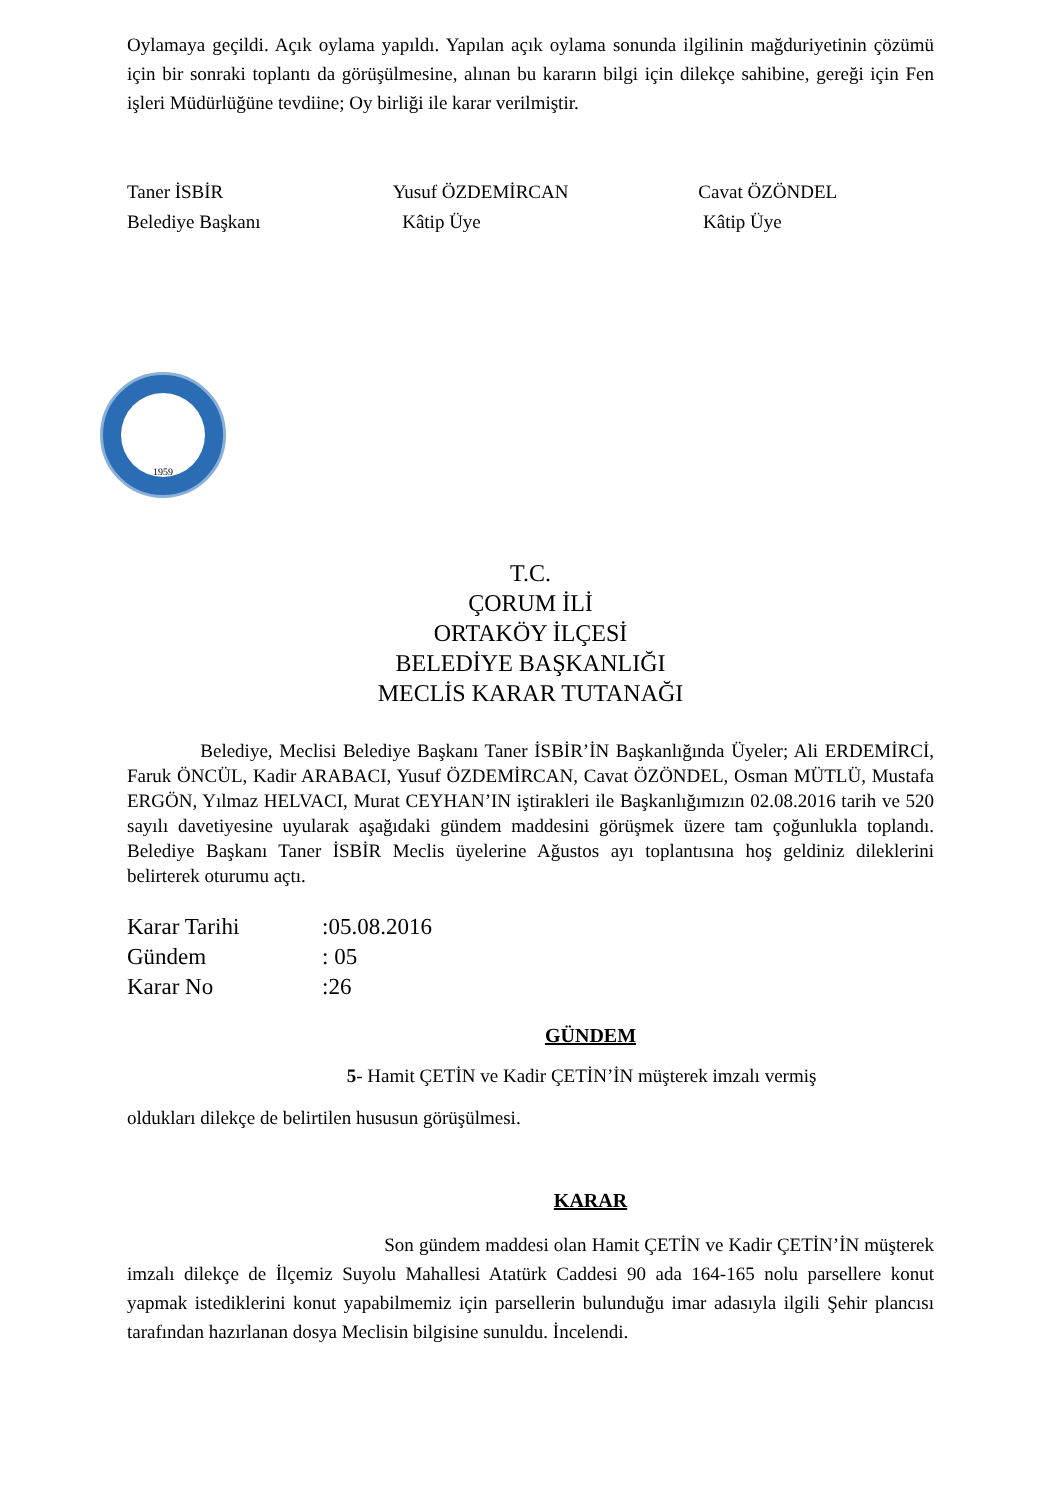Oylamaya geçildi. Açık oylama yapıldı. Yapılan açık oylama sonunda ilgilinin mağduriyetinin çözümü için bir sonraki toplantı da görüşülmesine, alınan bu kararın bilgi için dilekçe sahibine, gereği için Fen işleri Müdürlüğüne tevdiine; Oy birliği ile karar verilmiştir.
Taner İSBİR
Belediye Başkanı
Yusuf ÖZDEMİRCAN
Kâtip Üye
Cavat ÖZÖNDEL
Kâtip Üye
1959
T.C.
ÇORUM İLİ
ORTAKÖY İLÇESİ
BELEDİYE BAŞKANLIĞI
MECLİS KARAR TUTANAĞI
Belediye, Meclisi Belediye Başkanı Taner İSBİR’İN Başkanlığında Üyeler; Ali ERDEMİRCİ, Faruk ÖNCÜL, Kadir ARABACI, Yusuf ÖZDEMİRCAN, Cavat ÖZÖNDEL, Osman MÜTLÜ, Mustafa ERGÖN, Yılmaz HELVACI, Murat CEYHAN’IN iştirakleri ile Başkanlığımızın 02.08.2016 tarih ve 520 sayılı davetiyesine uyularak aşağıdaki gündem maddesini görüşmek üzere tam çoğunlukla toplandı. Belediye Başkanı Taner İSBİR Meclis üyelerine Ağustos ayı toplantısına hoş geldiniz dileklerini belirterek oturumu açtı.
Karar Tarihi:05.08.2016
Gündem: 05
Karar No:26
GÜNDEM
5- Hamit ÇETİN ve Kadir ÇETİN’İN müşterek imzalı vermiş
oldukları dilekçe de belirtilen hususun görüşülmesi.
KARAR
Son gündem maddesi olan Hamit ÇETİN ve Kadir ÇETİN’İN müşterek imzalı dilekçe de İlçemiz Suyolu Mahallesi Atatürk Caddesi 90 ada 164-165 nolu parsellere konut yapmak istediklerini konut yapabilmemiz için parsellerin bulunduğu imar adasıyla ilgili Şehir plancısı tarafından hazırlanan dosya Meclisin bilgisine sunuldu. İncelendi.